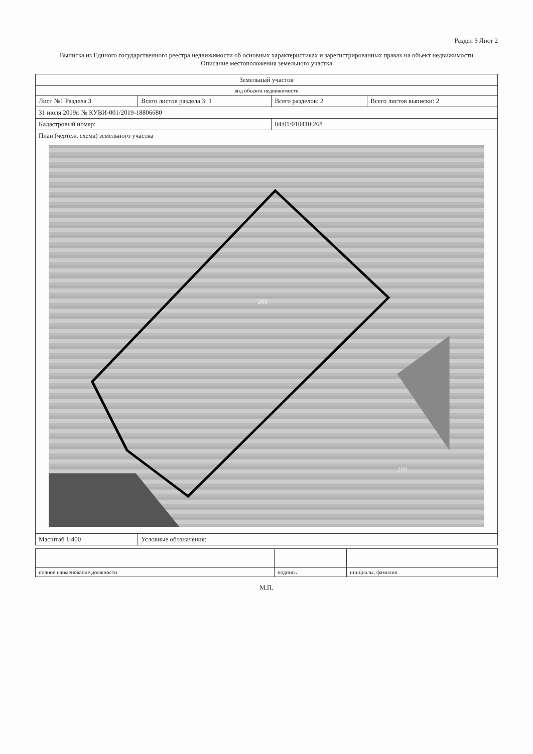Раздел 3 Лист 2
Выписка из Единого государственного реестра недвижимости об основных характеристиках и зарегистрированных правах на объект недвижимости
Описание местоположения земельного участка
| Земельный участок | | | |
| вид объекта недвижимости | | | |
| Лист №1 Раздела 3 | Всего листов раздела 3: 1 | Всего разделов: 2 | Всего листов выписки: 2 |
| 31 июля 2019г. № КУВИ-001/2019-18806680 | | | |
| Кадастровый номер: | | 04:01:010410:268 | |
| План (чертеж, схема) земельного участка 268 200 | | | |
| Масштаб 1:400 | Условные обозначения: | | |
| полное наименование должности | подпись | инициалы, фамилия |
М.П.